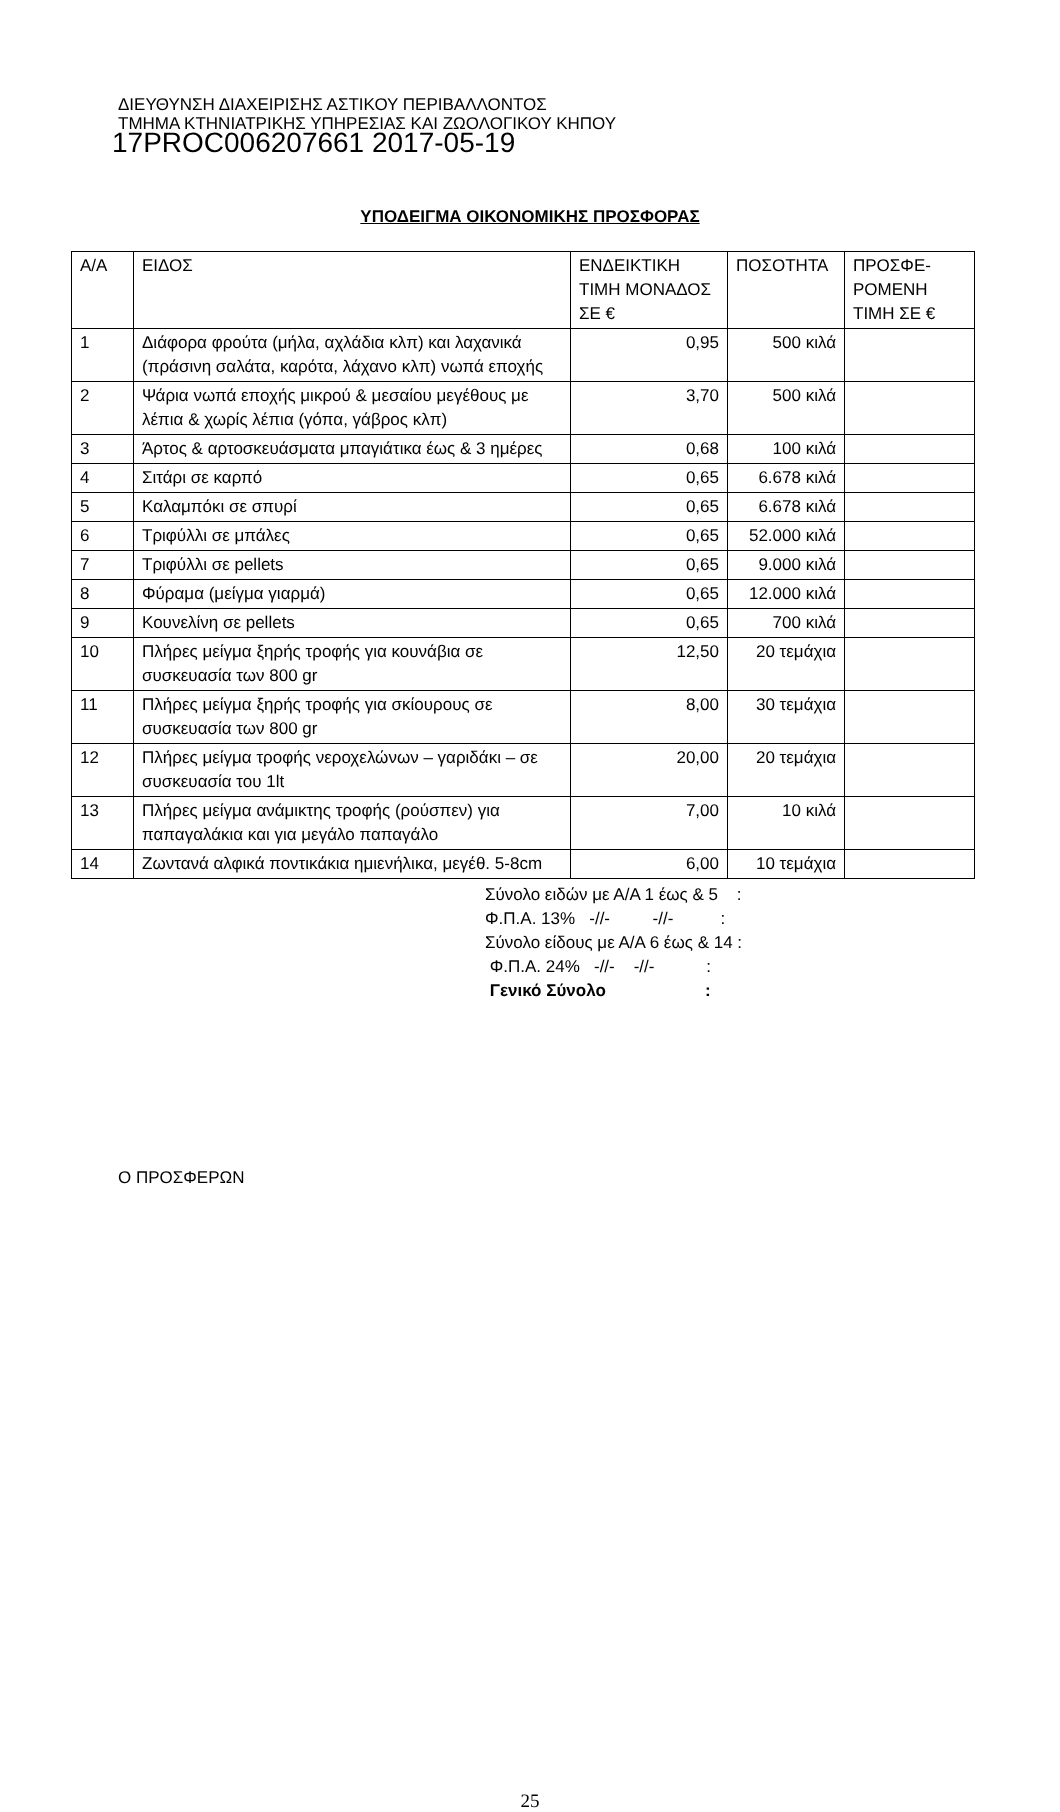ΔΙΕΥΘΥΝΣΗ ΔΙΑΧΕΙΡΙΣΗΣ ΑΣΤΙΚΟΥ ΠΕΡΙΒΑΛΛΟΝΤΟΣ
ΤΜΗΜΑ ΚΤΗΝΙΑΤΡΙΚΗΣ ΥΠΗΡΕΣΙΑΣ ΚΑΙ ΖΩΟΛΟΓΙΚΟΥ ΚΗΠΟΥ
17PROC006207661 2017-05-19
ΥΠΟΔΕΙΓΜΑ ΟΙΚΟΝΟΜΙΚΗΣ ΠΡΟΣΦΟΡΑΣ
| Α/Α | ΕΙΔΟΣ | ΕΝΔΕΙΚΤΙΚΗ ΤΙΜΗ ΜΟΝΑΔΟΣ ΣΕ € | ΠΟΣΟΤΗΤΑ | ΠΡΟΣΦΕ-ΡΟΜΕΝΗ ΤΙΜΗ ΣΕ € |
| 1 | Διάφορα φρούτα (μήλα, αχλάδια κλπ) και λαχανικά (πράσινη σαλάτα, καρότα, λάχανο κλπ) νωπά εποχής | 0,95 | 500 κιλά | |
| 2 | Ψάρια νωπά εποχής μικρού & μεσαίου μεγέθους με λέπια & χωρίς λέπια (γόπα, γάβρος κλπ) | 3,70 | 500 κιλά | |
| 3 | Άρτος & αρτοσκευάσματα μπαγιάτικα έως & 3 ημέρες | 0,68 | 100 κιλά | |
| 4 | Σιτάρι σε καρπό | 0,65 | 6.678 κιλά | |
| 5 | Καλαμπόκι σε σπυρί | 0,65 | 6.678 κιλά | |
| 6 | Τριφύλλι σε μπάλες | 0,65 | 52.000 κιλά | |
| 7 | Τριφύλλι σε pellets | 0,65 | 9.000 κιλά | |
| 8 | Φύραμα (μείγμα γιαρμά) | 0,65 | 12.000 κιλά | |
| 9 | Κουνελίνη σε pellets | 0,65 | 700 κιλά | |
| 10 | Πλήρες μείγμα ξηρής τροφής για κουνάβια σε συσκευασία των 800 gr | 12,50 | 20 τεμάχια | |
| 11 | Πλήρες μείγμα ξηρής τροφής για σκίουρους σε συσκευασία των 800 gr | 8,00 | 30 τεμάχια | |
| 12 | Πλήρες μείγμα τροφής νεροχελώνων – γαριδάκι – σε συσκευασία του 1lt | 20,00 | 20 τεμάχια | |
| 13 | Πλήρες μείγμα ανάμικτης τροφής (ρούσπεν) για παπαγαλάκια και για μεγάλο παπαγάλο | 7,00 | 10 κιλά | |
| 14 | Ζωντανά αλφικά ποντικάκια ημιενήλικα, μεγέθ. 5-8cm | 6,00 | 10 τεμάχια | |
Σύνολο ειδών με Α/Α 1 έως & 5 :
Φ.Π.Α. 13% -//- -//- :
Σύνολο είδους με Α/Α 6 έως & 14 :
Φ.Π.Α. 24% -//- -//- :
Γενικό Σύνολο :
Ο ΠΡΟΣΦΕΡΩΝ
25